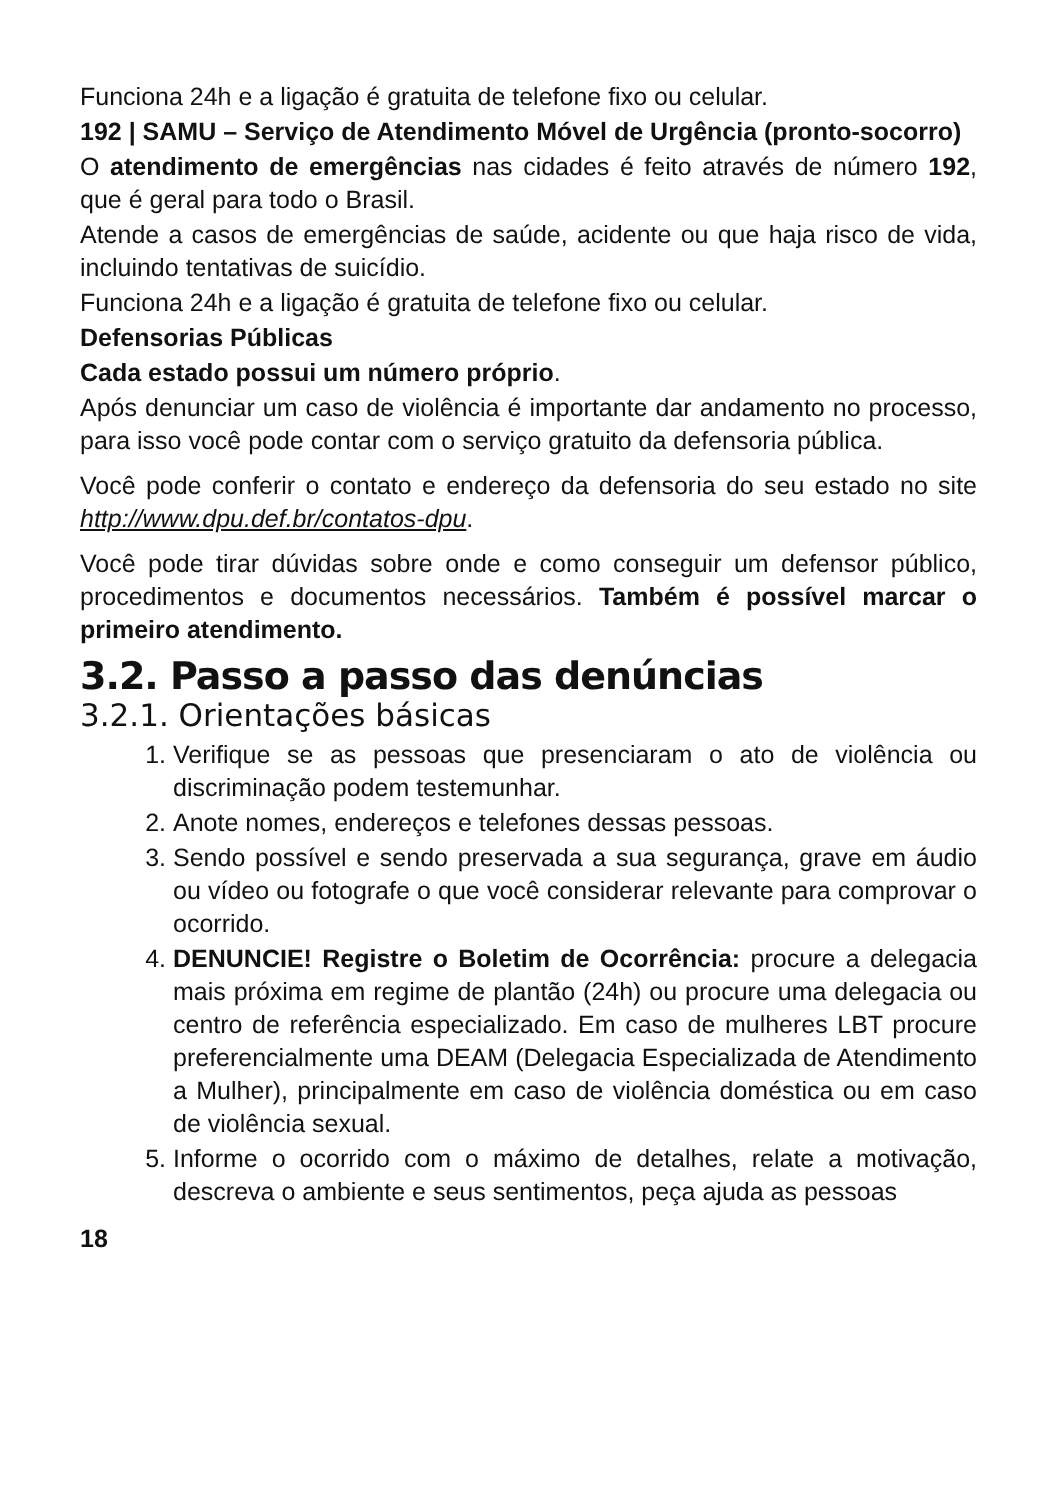Funciona 24h e a ligação é gratuita de telefone fixo ou celular.
192 | SAMU – Serviço de Atendimento Móvel de Urgência (pronto-socorro)
O atendimento de emergências nas cidades é feito através de número 192, que é geral para todo o Brasil.
Atende a casos de emergências de saúde, acidente ou que haja risco de vida, incluindo tentativas de suicídio.
Funciona 24h e a ligação é gratuita de telefone fixo ou celular.
Defensorias Públicas
Cada estado possui um número próprio.
Após denunciar um caso de violência é importante dar andamento no processo, para isso você pode contar com o serviço gratuito da defensoria pública.
Você pode conferir o contato e endereço da defensoria do seu estado no site http://www.dpu.def.br/contatos-dpu.
Você pode tirar dúvidas sobre onde e como conseguir um defensor público, procedimentos e documentos necessários. Também é possível marcar o primeiro atendimento.
3.2. Passo a passo das denúncias
3.2.1. Orientações básicas
1. Verifique se as pessoas que presenciaram o ato de violência ou discriminação podem testemunhar.
2. Anote nomes, endereços e telefones dessas pessoas.
3. Sendo possível e sendo preservada a sua segurança, grave em áudio ou vídeo ou fotografe o que você considerar relevante para comprovar o ocorrido.
4. DENUNCIE! Registre o Boletim de Ocorrência: procure a delegacia mais próxima em regime de plantão (24h) ou procure uma delegacia ou centro de referência especializado. Em caso de mulheres LBT procure preferencialmente uma DEAM (Delegacia Especializada de Atendimento a Mulher), principalmente em caso de violência doméstica ou em caso de violência sexual.
5. Informe o ocorrido com o máximo de detalhes, relate a motivação, descreva o ambiente e seus sentimentos, peça ajuda as pessoas
18